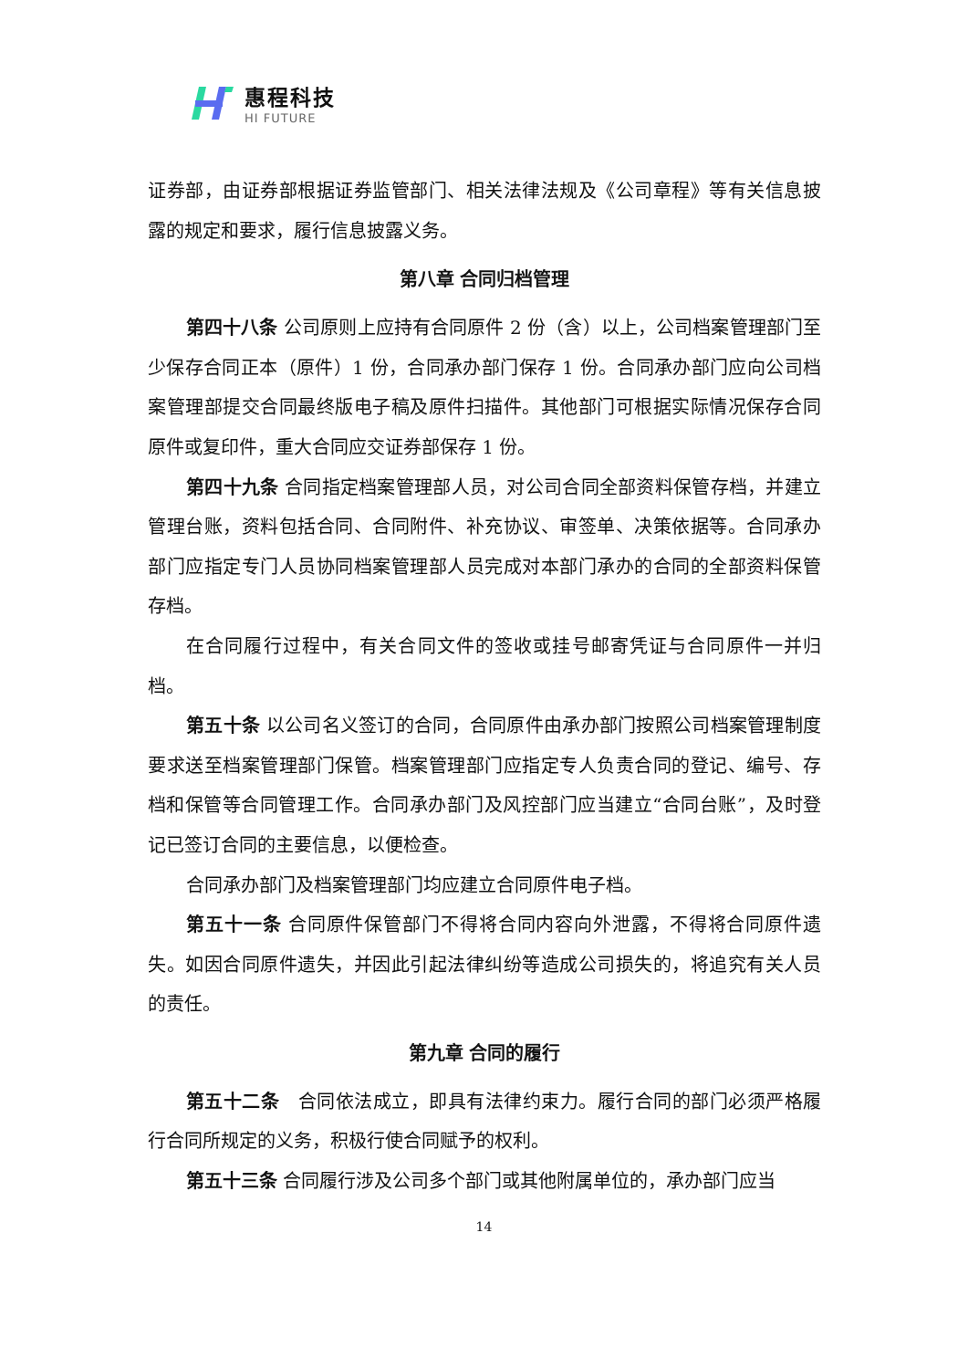惠程科技
HI FUTURE
证券部，由证券部根据证券监管部门、相关法律法规及《公司章程》等有关信息披露的规定和要求，履行信息披露义务。
第八章 合同归档管理
第四十八条 公司原则上应持有合同原件 2 份（含）以上，公司档案管理部门至少保存合同正本（原件）1 份，合同承办部门保存 1 份。合同承办部门应向公司档案管理部提交合同最终版电子稿及原件扫描件。其他部门可根据实际情况保存合同原件或复印件，重大合同应交证券部保存 1 份。
第四十九条 合同指定档案管理部人员，对公司合同全部资料保管存档，并建立管理台账，资料包括合同、合同附件、补充协议、审签单、决策依据等。合同承办部门应指定专门人员协同档案管理部人员完成对本部门承办的合同的全部资料保管存档。
在合同履行过程中，有关合同文件的签收或挂号邮寄凭证与合同原件一并归档。
第五十条 以公司名义签订的合同，合同原件由承办部门按照公司档案管理制度要求送至档案管理部门保管。档案管理部门应指定专人负责合同的登记、编号、存档和保管等合同管理工作。合同承办部门及风控部门应当建立“合同台账”，及时登记已签订合同的主要信息，以便检查。
合同承办部门及档案管理部门均应建立合同原件电子档。
第五十一条 合同原件保管部门不得将合同内容向外泄露，不得将合同原件遗失。如因合同原件遗失，并因此引起法律纠纷等造成公司损失的，将追究有关人员的责任。
第九章 合同的履行
第五十二条　合同依法成立，即具有法律约束力。履行合同的部门必须严格履行合同所规定的义务，积极行使合同赋予的权利。
第五十三条 合同履行涉及公司多个部门或其他附属单位的，承办部门应当
14